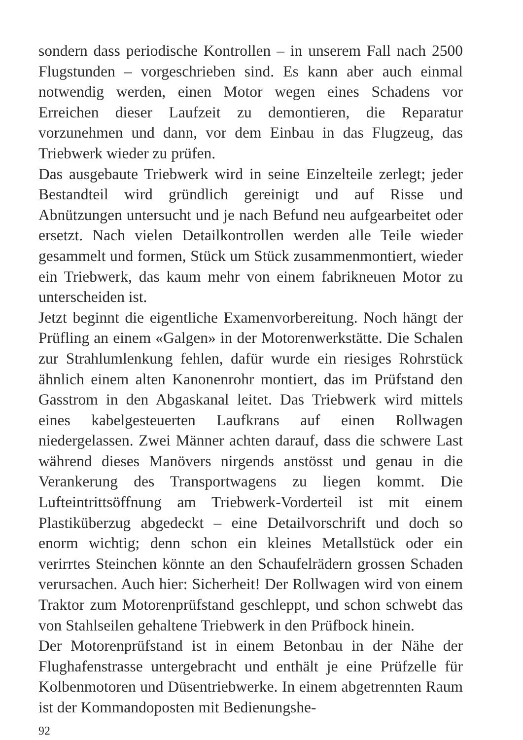sondern dass periodische Kontrollen – in unserem Fall nach 2500 Flugstunden – vorgeschrieben sind. Es kann aber auch einmal notwendig werden, einen Motor wegen eines Schadens vor Erreichen dieser Laufzeit zu demontieren, die Reparatur vorzunehmen und dann, vor dem Einbau in das Flugzeug, das Triebwerk wieder zu prüfen.
Das ausgebaute Triebwerk wird in seine Einzelteile zerlegt; jeder Bestandteil wird gründlich gereinigt und auf Risse und Abnützungen untersucht und je nach Befund neu aufgearbeitet oder ersetzt. Nach vielen Detailkontrollen werden alle Teile wieder gesammelt und formen, Stück um Stück zusammenmontiert, wieder ein Triebwerk, das kaum mehr von einem fabrikneuen Motor zu unterscheiden ist.
Jetzt beginnt die eigentliche Examenvorbereitung. Noch hängt der Prüfling an einem «Galgen» in der Motorenwerkstätte. Die Schalen zur Strahlumlenkung fehlen, dafür wurde ein riesiges Rohrstück ähnlich einem alten Kanonenrohr montiert, das im Prüfstand den Gasstrom in den Abgaskanal leitet. Das Triebwerk wird mittels eines kabelgesteuerten Laufkrans auf einen Rollwagen niedergelassen. Zwei Männer achten darauf, dass die schwere Last während dieses Manövers nirgends anstösst und genau in die Verankerung des Transportwagens zu liegen kommt. Die Lufteintrittsöffnung am Triebwerk-Vorderteil ist mit einem Plastiküberzug abgedeckt – eine Detailvorschrift und doch so enorm wichtig; denn schon ein kleines Metallstück oder ein verirrtes Steinchen könnte an den Schaufelrädern grossen Schaden verursachen. Auch hier: Sicherheit! Der Rollwagen wird von einem Traktor zum Motorenprüfstand geschleppt, und schon schwebt das von Stahlseilen gehaltene Triebwerk in den Prüfbock hinein.
Der Motorenprüfstand ist in einem Betonbau in der Nähe der Flughafenstrasse untergebracht und enthält je eine Prüfzelle für Kolbenmotoren und Düsentriebwerke. In einem abgetrennten Raum ist der Kommandoposten mit Bedienungshe-
92